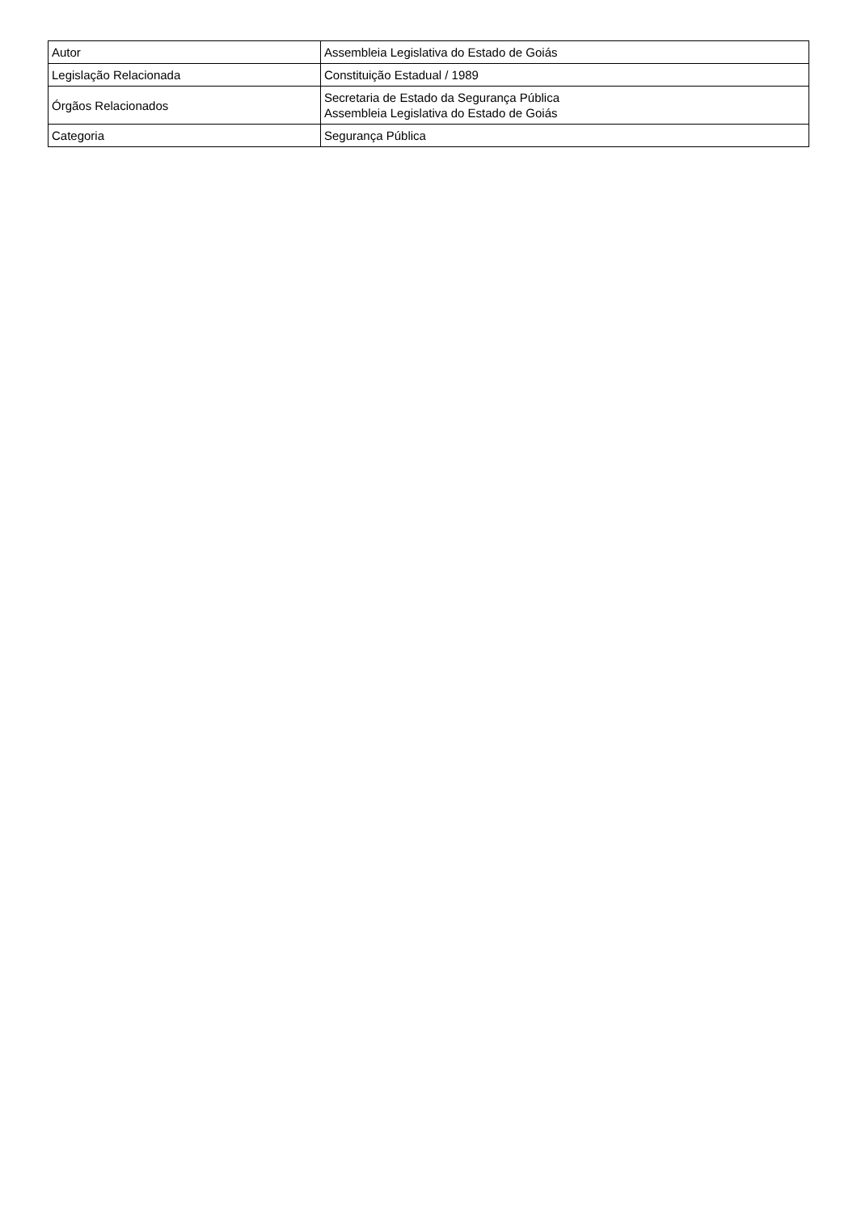| Autor | Assembleia Legislativa do Estado de Goiás |
| Legislação Relacionada | Constituição Estadual / 1989 |
| Órgãos Relacionados | Secretaria de Estado da Segurança Pública Assembleia Legislativa do Estado de Goiás |
| Categoria | Segurança Pública |